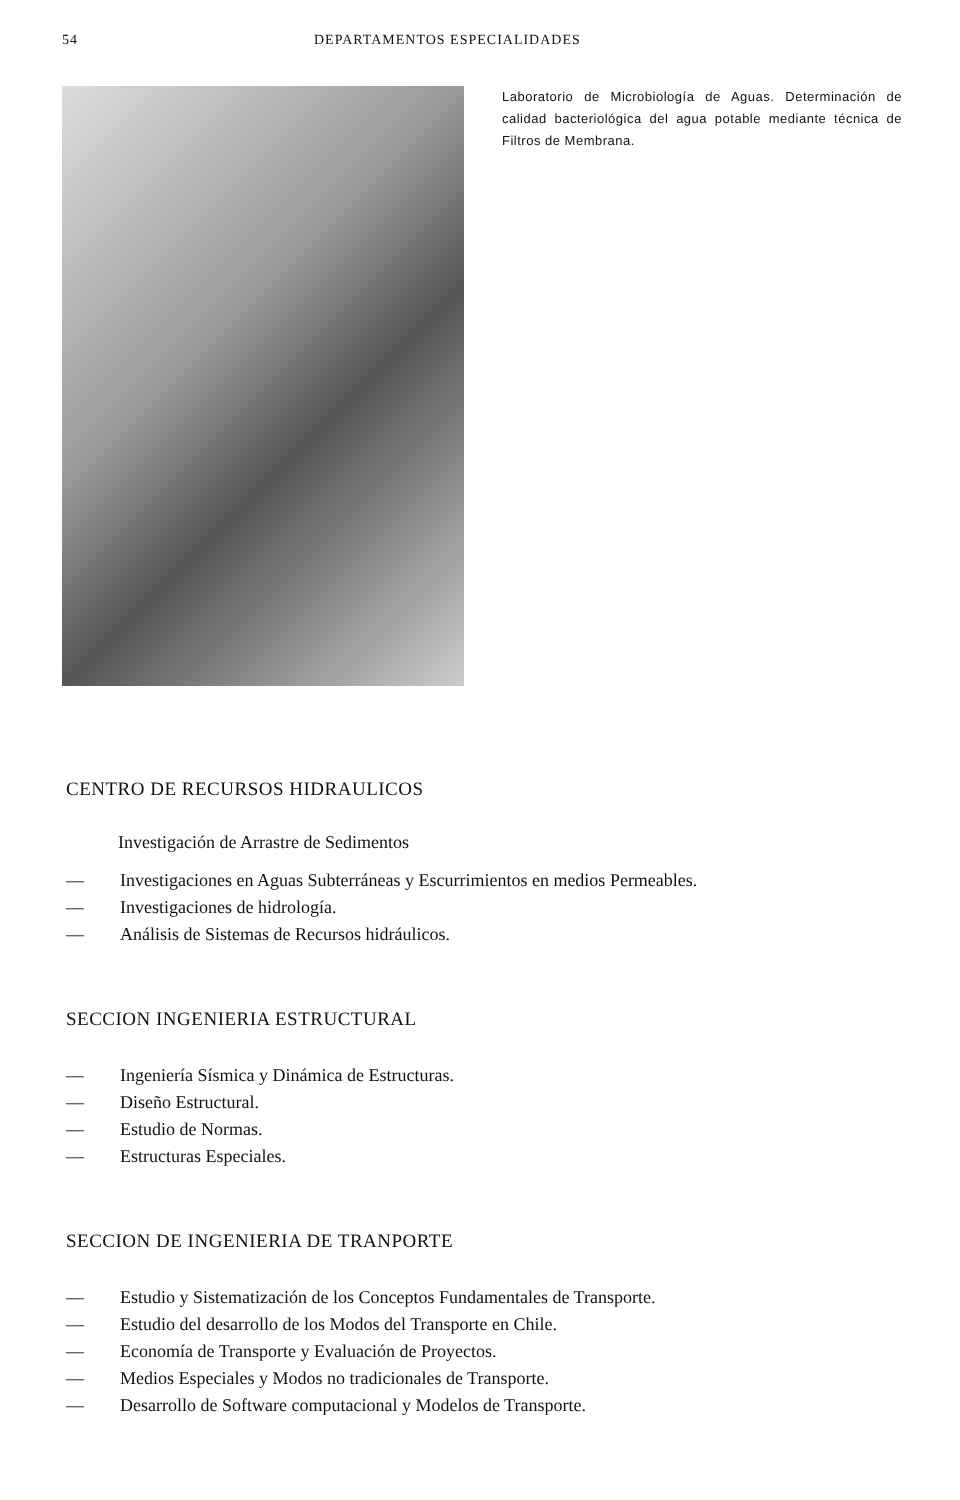54 DEPARTAMENTOS ESPECIALIDADES
Laboratorio de Microbiología de Aguas. Determinación de calidad bacteriológica del agua potable mediante técnica de Filtros de Membrana.
CENTRO DE RECURSOS HIDRAULICOS
Investigación de Arrastre de Sedimentos
— Investigaciones en Aguas Subterráneas y Escurrimientos en medios Permeables.
— Investigaciones de hidrología.
— Análisis de Sistemas de Recursos hidráulicos.
SECCION INGENIERIA ESTRUCTURAL
— Ingeniería Sísmica y Dinámica de Estructuras.
— Diseño Estructural.
— Estudio de Normas.
— Estructuras Especiales.
SECCION DE INGENIERIA DE TRANPORTE
— Estudio y Sistematización de los Conceptos Fundamentales de Transporte.
— Estudio del desarrollo de los Modos del Transporte en Chile.
— Economía de Transporte y Evaluación de Proyectos.
— Medios Especiales y Modos no tradicionales de Transporte.
— Desarrollo de Software computacional y Modelos de Transporte.